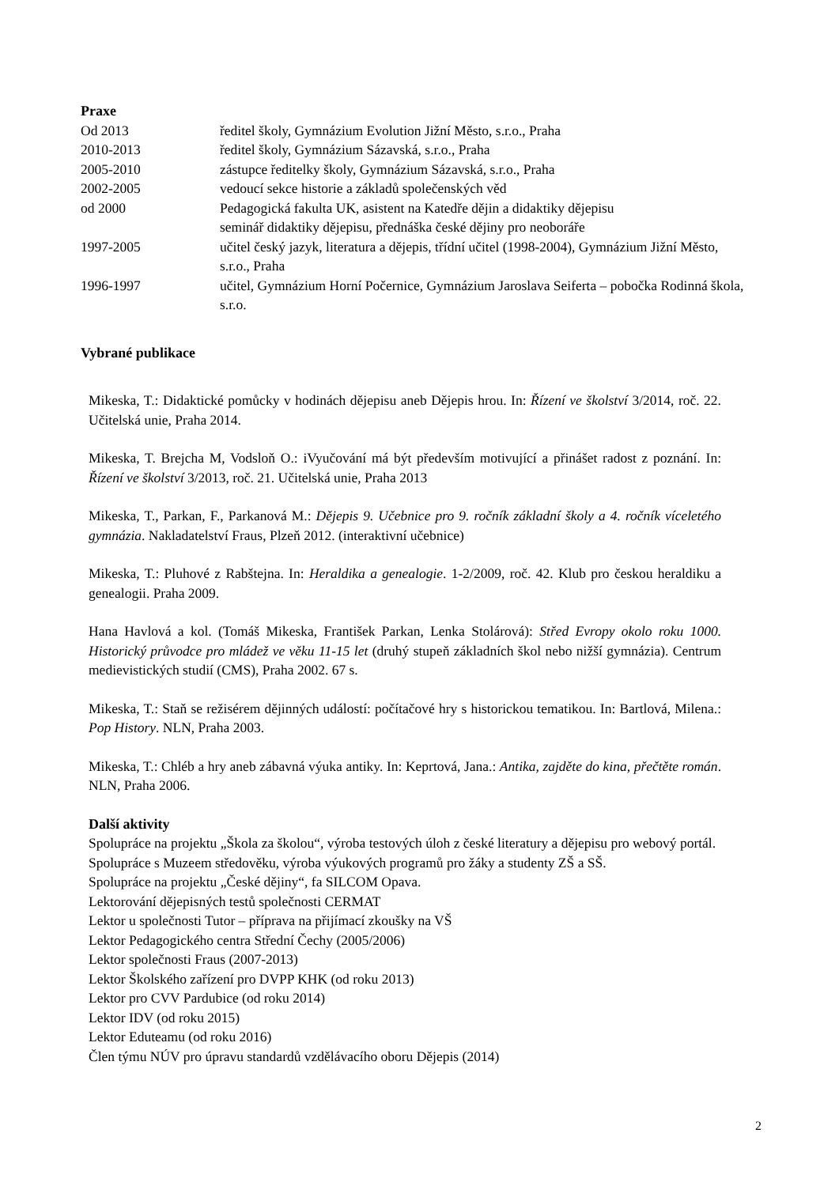Praxe
Od 2013 ředitel školy, Gymnázium Evolution Jižní Město, s.r.o., Praha
2010-2013 ředitel školy, Gymnázium Sázavská, s.r.o., Praha
2005-2010 zástupce ředitelky školy, Gymnázium Sázavská, s.r.o., Praha
2002-2005 vedoucí sekce historie a základů společenských věd
od 2000 Pedagogická fakulta UK, asistent na Katedře dějin a didaktiky dějepisu
seminář didaktiky dějepisu, přednáška české dějiny pro neoboráře
1997-2005 učitel český jazyk, literatura a dějepis, třídní učitel (1998-2004), Gymnázium Jižní Město, s.r.o., Praha
1996-1997 učitel, Gymnázium Horní Počernice, Gymnázium Jaroslava Seiferta – pobočka Rodinná škola, s.r.o.
Vybrané publikace
Mikeska, T.: Didaktické pomůcky v hodinách dějepisu aneb Dějepis hrou. In: Řízení ve školství 3/2014, roč. 22. Učitelská unie, Praha 2014.
Mikeska, T. Brejcha M, Vodsloň O.: iVyučování má být především motivující a přinášet radost z poznání. In: Řízení ve školství 3/2013, roč. 21. Učitelská unie, Praha 2013
Mikeska, T., Parkan, F., Parkanová M.: Dějepis 9. Učebnice pro 9. ročník základní školy a 4. ročník víceletého gymnázia. Nakladatelství Fraus, Plzeň 2012. (interaktivní učebnice)
Mikeska, T.: Pluhové z Rabštejna. In: Heraldika a genealogie. 1-2/2009, roč. 42. Klub pro českou heraldiku a genealogii. Praha 2009.
Hana Havlová a kol. (Tomáš Mikeska, František Parkan, Lenka Stolárová): Střed Evropy okolo roku 1000. Historický průvodce pro mládež ve věku 11-15 let (druhý stupeň základních škol nebo nižší gymnázia). Centrum medievistických studií (CMS), Praha 2002. 67 s.
Mikeska, T.: Staň se režisérem dějinných událostí: počítačové hry s historickou tematikou. In: Bartlová, Milena.: Pop History. NLN, Praha 2003.
Mikeska, T.: Chléb a hry aneb zábavná výuka antiky. In: Keprtová, Jana.: Antika, zajděte do kina, přečtěte román. NLN, Praha 2006.
Další aktivity
Spolupráce na projektu „Škola za školou“, výroba testových úloh z české literatury a dějepisu pro webový portál.
Spolupráce s Muzeem středověku, výroba výukových programů pro žáky a studenty ZŠ a SŠ.
Spolupráce na projektu „České dějiny“, fa SILCOM Opava.
Lektorování dějepisných testů společnosti CERMAT
Lektor u společnosti Tutor – příprava na přijímací zkoušky na VŠ
Lektor Pedagogického centra Střední Čechy (2005/2006)
Lektor společnosti Fraus (2007-2013)
Lektor Školského zařízení pro DVPP KHK (od roku 2013)
Lektor pro CVV Pardubice (od roku 2014)
Lektor IDV (od roku 2015)
Lektor Eduteamu (od roku 2016)
Člen týmu NÚV pro úpravu standardů vzdělávacího oboru Dějepis (2014)
2